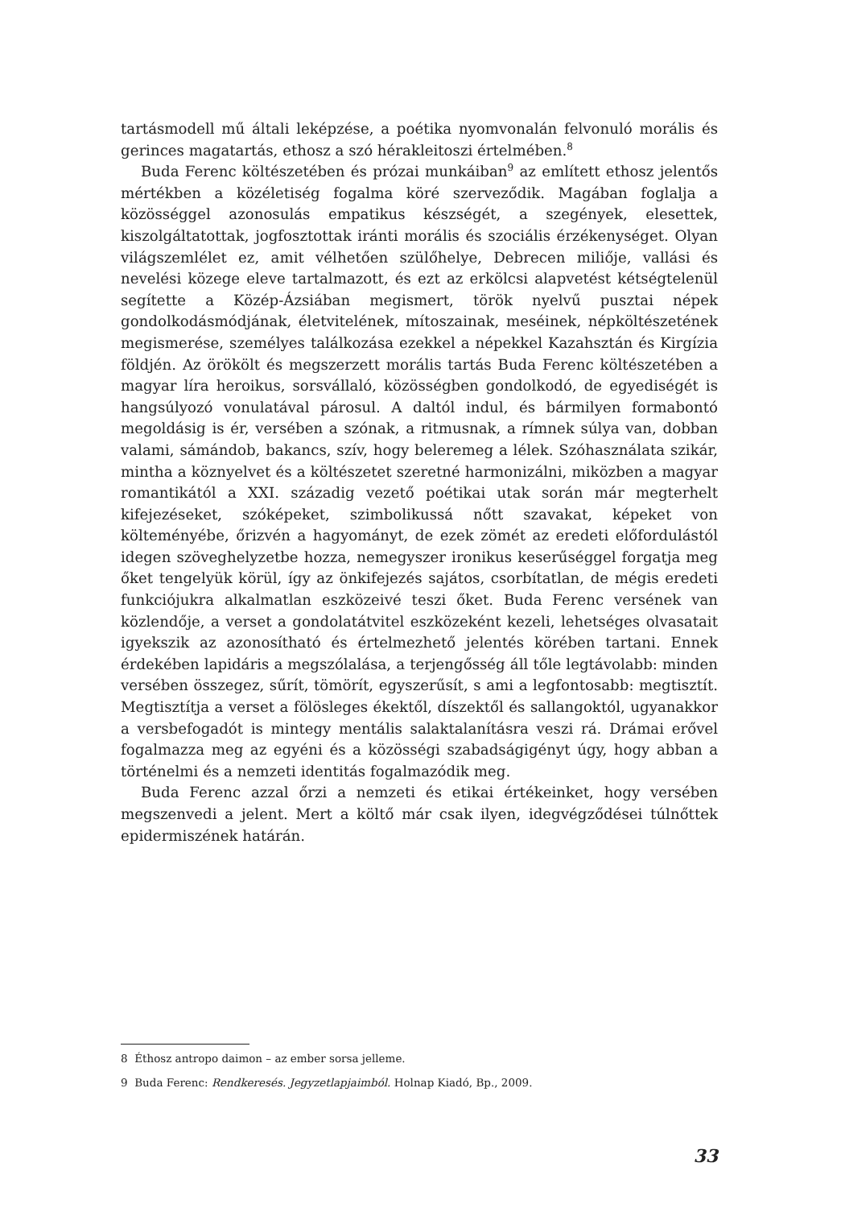tartásmodell mű általi leképzése, a poétika nyomvonalán felvonuló morális és gerinces magatartás, ethosz a szó hérakleitoszi értelmében.<sup>8</sup>
Buda Ferenc költészetében és prózai munkáiban<sup>9</sup> az említett ethosz jelentős mértékben a közéletiség fogalma köré szerveződik. Magában foglalja a közösséggel azonosulás empatikus készségét, a szegények, elesettek, kiszolgáltatottak, jogfosztottak iránti morális és szociális érzékenységet. Olyan világszemlélet ez, amit vélhetően szülőhelye, Debrecen miliője, vallási és nevelési közege eleve tartalmazott, és ezt az erkölcsi alapvetést kétségtelenül segítette a Közép-Ázsiában megismert, török nyelvű pusztai népek gondolkodásmódjának, életvitelének, mítoszainak, meséinek, népköltészetének megismerése, személyes találkozása ezekkel a népekkel Kazahsztán és Kirgízia földjén. Az örökölt és megszerzett morális tartás Buda Ferenc költészetében a magyar líra heroikus, sorsvállaló, közösségben gondolkodó, de egyediségét is hangsúlyozó vonulatával párosul. A daltól indul, és bármilyen formabontó megoldásig is ér, versében a szónak, a ritmusnak, a rímnek súlya van, dobban valami, sámándob, bakancs, szív, hogy beleremeg a lélek. Szóhasználata szikár, mintha a köznyelvet és a költészetet szeretné harmonizálni, miközben a magyar romantikától a XXI. századig vezető poétikai utak során már megterhelt kifejezéseket, szóképeket, szimbolikussá nőtt szavakat, képeket von költeményébe, őrizvén a hagyományt, de ezek zömét az eredeti előfordulástól idegen szöveghelyzetbe hozza, nemegyszer ironikus keserűséggel forgatja meg őket tengelyük körül, így az önkifejezés sajátos, csorbítatlan, de mégis eredeti funkciójukra alkalmatlan eszközeivé teszi őket. Buda Ferenc versének van közlendője, a verset a gondolatátvitel eszközeként kezeli, lehetséges olvasatait igyekszik az azonosítható és értelmezhető jelentés körében tartani. Ennek érdekében lapidáris a megszólalása, a terjengősség áll tőle legtávolabb: minden versében összegez, sűrít, tömörít, egyszerűsít, s ami a legfontosabb: megtisztít. Megtisztítja a verset a fölösleges ékektől, díszektől és sallangoktól, ugyanakkor a versbefogadót is mintegy mentális salaktalanításra veszi rá. Drámai erővel fogalmazza meg az egyéni és a közösségi szabadságigényt úgy, hogy abban a történelmi és a nemzeti identitás fogalmazódik meg.
Buda Ferenc azzal őrzi a nemzeti és etikai értékeinket, hogy versében megszenvedi a jelent. Mert a költő már csak ilyen, idegvégződései túlnőttek epidermiszének határán.
8 Éthosz antropo daimon – az ember sorsa jelleme.
9 Buda Ferenc: Rendkeresés. Jegyzetlapjaimból. Holnap Kiadó, Bp., 2009.
33